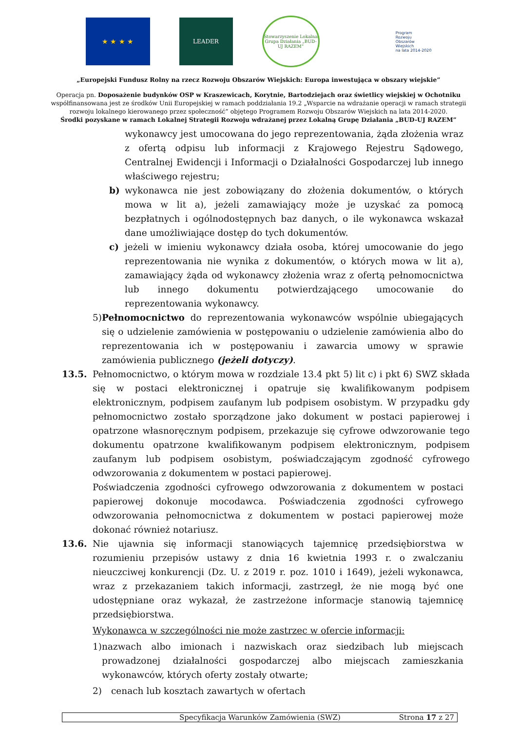★ ★ ★ ★
LEADER
Stowarzyszenie Lokalna Grupa Działania „BUD-UJ RAZEM”
Program
Rozwoju
Obszarów
Wiejskich
na lata 2014-2020
„Europejski Fundusz Rolny na rzecz Rozwoju Obszarów Wiejskich: Europa inwestująca w obszary wiejskie”
Operacja pn. Doposażenie budynków OSP w Kraszewicach, Korytnie, Bartodziejach oraz świetlicy wiejskiej w Ochotniku
współfinansowana jest ze środków Unii Europejskiej w ramach poddziałania 19.2 „Wsparcie na wdrażanie operacji w ramach strategii
rozwoju lokalnego kierowanego przez społeczność” objętego Programem Rozwoju Obszarów Wiejskich na lata 2014-2020.
Środki pozyskane w ramach Lokalnej Strategii Rozwoju wdrażanej przez Lokalną Grupę Działania „BUD-UJ RAZEM”
wykonawcy jest umocowana do jego reprezentowania, żąda złożenia wraz z ofertą odpisu lub informacji z Krajowego Rejestru Sądowego, Centralnej Ewidencji i Informacji o Działalności Gospodarczej lub innego właściwego rejestru;
b) wykonawca nie jest zobowiązany do złożenia dokumentów, o których mowa w lit a), jeżeli zamawiający może je uzyskać za pomocą bezpłatnych i ogólnodostępnych baz danych, o ile wykonawca wskazał dane umożliwiające dostęp do tych dokumentów.
c) jeżeli w imieniu wykonawcy działa osoba, której umocowanie do jego reprezentowania nie wynika z dokumentów, o których mowa w lit a), zamawiający żąda od wykonawcy złożenia wraz z ofertą pełnomocnictwa lub innego dokumentu potwierdzającego umocowanie do reprezentowania wykonawcy.
5) Pełnomocnictwo do reprezentowania wykonawców wspólnie ubiegających się o udzielenie zamówienia w postępowaniu o udzielenie zamówienia albo do reprezentowania ich w postępowaniu i zawarcia umowy w sprawie zamówienia publicznego (jeżeli dotyczy).
13.5. Pełnomocnictwo, o którym mowa w rozdziale 13.4 pkt 5) lit c) i pkt 6) SWZ składa się w postaci elektronicznej i opatruje się kwalifikowanym podpisem elektronicznym, podpisem zaufanym lub podpisem osobistym. W przypadku gdy pełnomocnictwo zostało sporządzone jako dokument w postaci papierowej i opatrzone własnoręcznym podpisem, przekazuje się cyfrowe odwzorowanie tego dokumentu opatrzone kwalifikowanym podpisem elektronicznym, podpisem zaufanym lub podpisem osobistym, poświadczającym zgodność cyfrowego odwzorowania z dokumentem w postaci papierowej.
Poświadczenia zgodności cyfrowego odwzorowania z dokumentem w postaci papierowej dokonuje mocodawca. Poświadczenia zgodności cyfrowego odwzorowania pełnomocnictwa z dokumentem w postaci papierowej może dokonać również notariusz.
13.6. Nie ujawnia się informacji stanowiących tajemnicę przedsiębiorstwa w rozumieniu przepisów ustawy z dnia 16 kwietnia 1993 r. o zwalczaniu nieuczciwej konkurencji (Dz. U. z 2019 r. poz. 1010 i 1649), jeżeli wykonawca, wraz z przekazaniem takich informacji, zastrzegł, że nie mogą być one udostępniane oraz wykazał, że zastrzeżone informacje stanowią tajemnicę przedsiębiorstwa.
Wykonawca w szczególności nie może zastrzec w ofercie informacji:
1) nazwach albo imionach i nazwiskach oraz siedzibach lub miejscach prowadzonej działalności gospodarczej albo miejscach zamieszkania wykonawców, których oferty zostały otwarte;
2) cenach lub kosztach zawartych w ofertach
Specyfikacja Warunków Zamówienia (SWZ) Strona 17 z 27